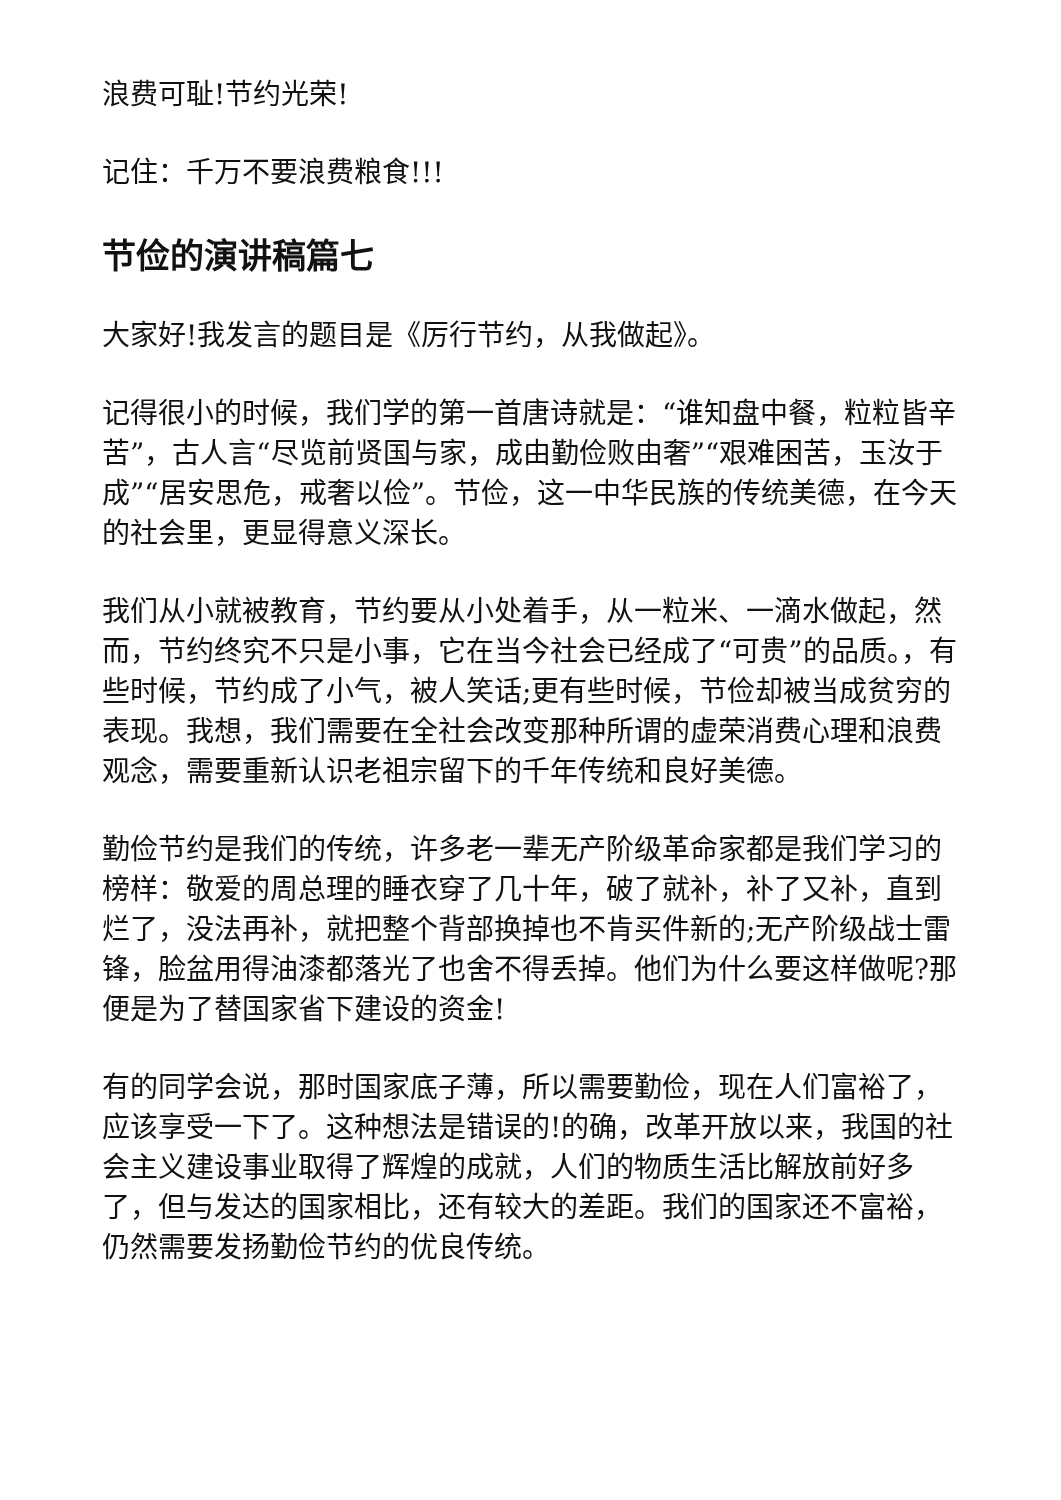浪费可耻!节约光荣!
记住：千万不要浪费粮食!!!
节俭的演讲稿篇七
大家好!我发言的题目是《厉行节约，从我做起》。
记得很小的时候，我们学的第一首唐诗就是：“谁知盘中餐，粒粒皆辛苦”，古人言“尽览前贤国与家，成由勤俭败由奢”“艰难困苦，玉汝于成”“居安思危，戒奢以俭”。节俭，这一中华民族的传统美德，在今天的社会里，更显得意义深长。
我们从小就被教育，节约要从小处着手，从一粒米、一滴水做起，然而，节约终究不只是小事，它在当今社会已经成了“可贵”的品质。，有些时候，节约成了小气，被人笑话;更有些时候，节俭却被当成贫穷的表现。我想，我们需要在全社会改变那种所谓的虚荣消费心理和浪费观念，需要重新认识老祖宗留下的千年传统和良好美德。
勤俭节约是我们的传统，许多老一辈无产阶级革命家都是我们学习的榜样：敬爱的周总理的睡衣穿了几十年，破了就补，补了又补，直到烂了，没法再补，就把整个背部换掉也不肯买件新的;无产阶级战士雷锋，脸盆用得油漆都落光了也舍不得丢掉。他们为什么要这样做呢?那便是为了替国家省下建设的资金!
有的同学会说，那时国家底子薄，所以需要勤俭，现在人们富裕了，应该享受一下了。这种想法是错误的!的确，改革开放以来，我国的社会主义建设事业取得了辉煌的成就，人们的物质生活比解放前好多了，但与发达的国家相比，还有较大的差距。我们的国家还不富裕，仍然需要发扬勤俭节约的优良传统。